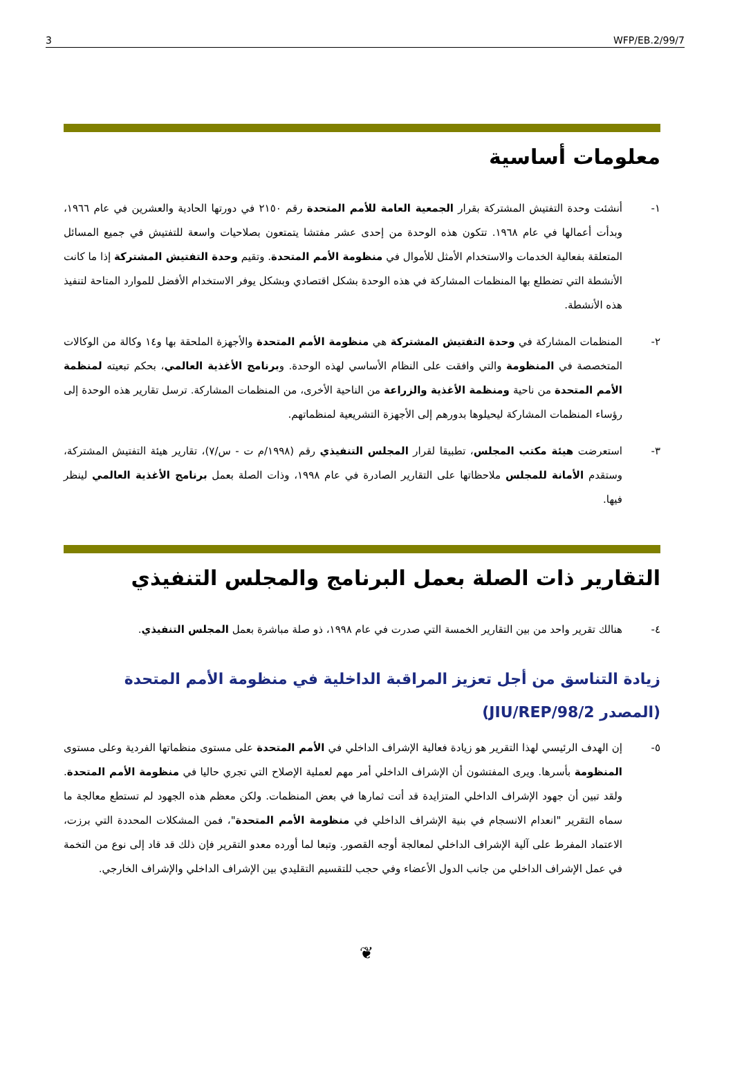3 WFP/EB.2/99/7
معلومات أساسية
١- أنشئت وحدة التفتيش المشتركة بقرار الجمعية العامة للأمم المتحدة رقم ٢١٥٠ في دورتها الحادية والعشرين في عام ١٩٦٦، وبدأت أعمالها في عام ١٩٦٨. تتكون هذه الوحدة من إحدى عشر مفتشا يتمتعون بصلاحيات واسعة للتفتيش في جميع المسائل المتعلقة بفعالية الخدمات والاستخدام الأمثل للأموال في منظومة الأمم المتحدة. وتقيم وحدة التفتيش المشتركة إذا ما كانت الأنشطة التي تضطلع بها المنظمات المشاركة في هذه الوحدة بشكل اقتصادي وبشكل يوفر الاستخدام الأفضل للموارد المتاحة لتنفيذ هذه الأنشطة.
٢- المنظمات المشاركة في وحدة التفتيش المشتركة هي منظومة الأمم المتحدة والأجهزة الملحقة بها و١٤ وكالة من الوكالات المتخصصة في المنظومة والتي وافقت على النظام الأساسي لهذه الوحدة. وبرنامج الأغذية العالمي، بحكم تبعيته لمنظمة الأمم المتحدة من ناحية ومنظمة الأغذية والزراعة من الناحية الأخرى، من المنظمات المشاركة. ترسل تقارير هذه الوحدة إلى رؤساء المنظمات المشاركة ليحيلوها بدورهم إلى الأجهزة التشريعية لمنظماتهم.
٣- استعرضت هيئة مكتب المجلس، تطبيقا لقرار المجلس التنفيذي رقم (١٩٩٨/م ت - س/٧)، تقارير هيئة التفتيش المشتركة، وستقدم الأمانة للمجلس ملاحظاتها على التقارير الصادرة في عام ١٩٩٨، وذات الصلة بعمل برنامج الأغذية العالمي لينظر فيها.
التقارير ذات الصلة بعمل البرنامج والمجلس التنفيذي
٤- هنالك تقرير واحد من بين التقارير الخمسة التي صدرت في عام ١٩٩٨، ذو صلة مباشرة بعمل المجلس التنفيذي.
زيادة التناسق من أجل تعزيز المراقبة الداخلية في منظومة الأمم المتحدة
(المصدر JIU/REP/98/2)
٥- إن الهدف الرئيسي لهذا التقرير هو زيادة فعالية الإشراف الداخلي في الأمم المتحدة على مستوى منظماتها الفردية وعلى مستوى المنظومة بأسرها. ويرى المفتشون أن الإشراف الداخلي أمر مهم لعملية الإصلاح التي تجري حاليا في منظومة الأمم المتحدة. ولقد تبين أن جهود الإشراف الداخلي المتزايدة قد أتت ثمارها في بعض المنظمات. ولكن معظم هذه الجهود لم تستطع معالجة ما سماه التقرير "انعدام الانسجام في بنية الإشراف الداخلي في منظومة الأمم المتحدة"، فمن المشكلات المحددة التي برزت، الاعتماد المفرط على آلية الإشراف الداخلي لمعالجة أوجه القصور. وتبعا لما أورده معدو التقرير فإن ذلك قد قاد إلى نوع من التخمة في عمل الإشراف الداخلي من جانب الدول الأعضاء وفي حجب للتقسيم التقليدي بين الإشراف الداخلي والإشراف الخارجي.
❦